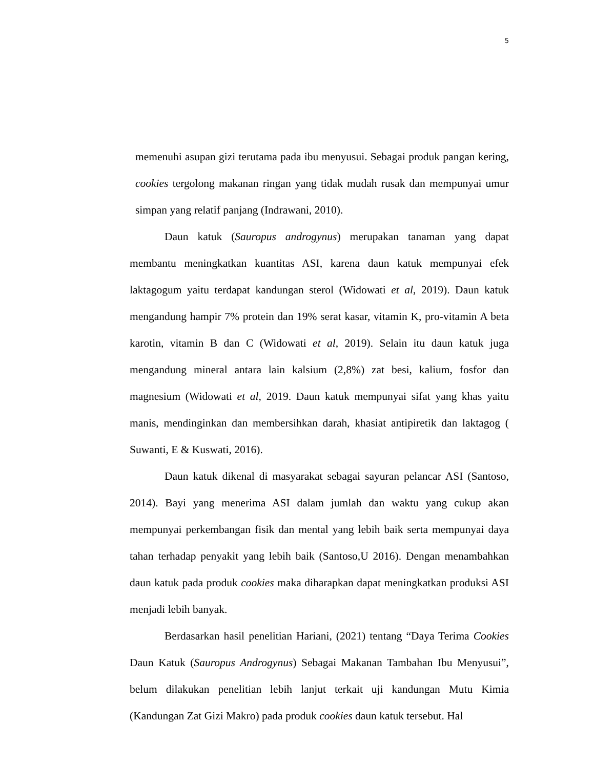5
memenuhi asupan gizi terutama pada ibu menyusui. Sebagai produk pangan kering, cookies tergolong makanan ringan yang tidak mudah rusak dan mempunyai umur simpan yang relatif panjang (Indrawani, 2010).
Daun katuk (Sauropus androgynus) merupakan tanaman yang dapat membantu meningkatkan kuantitas ASI, karena daun katuk mempunyai efek laktagogum yaitu terdapat kandungan sterol (Widowati et al, 2019). Daun katuk mengandung hampir 7% protein dan 19% serat kasar, vitamin K, pro-vitamin A beta karotin, vitamin B dan C (Widowati et al, 2019). Selain itu daun katuk juga mengandung mineral antara lain kalsium (2,8%) zat besi, kalium, fosfor dan magnesium (Widowati et al, 2019. Daun katuk mempunyai sifat yang khas yaitu manis, mendinginkan dan membersihkan darah, khasiat antipiretik dan laktagog ( Suwanti, E & Kuswati, 2016).
Daun katuk dikenal di masyarakat sebagai sayuran pelancar ASI (Santoso, 2014). Bayi yang menerima ASI dalam jumlah dan waktu yang cukup akan mempunyai perkembangan fisik dan mental yang lebih baik serta mempunyai daya tahan terhadap penyakit yang lebih baik (Santoso,U 2016). Dengan menambahkan daun katuk pada produk cookies maka diharapkan dapat meningkatkan produksi ASI menjadi lebih banyak.
Berdasarkan hasil penelitian Hariani, (2021) tentang “Daya Terima Cookies Daun Katuk (Sauropus Androgynus) Sebagai Makanan Tambahan Ibu Menyusui”, belum dilakukan penelitian lebih lanjut terkait uji kandungan Mutu Kimia (Kandungan Zat Gizi Makro) pada produk cookies daun katuk tersebut. Hal